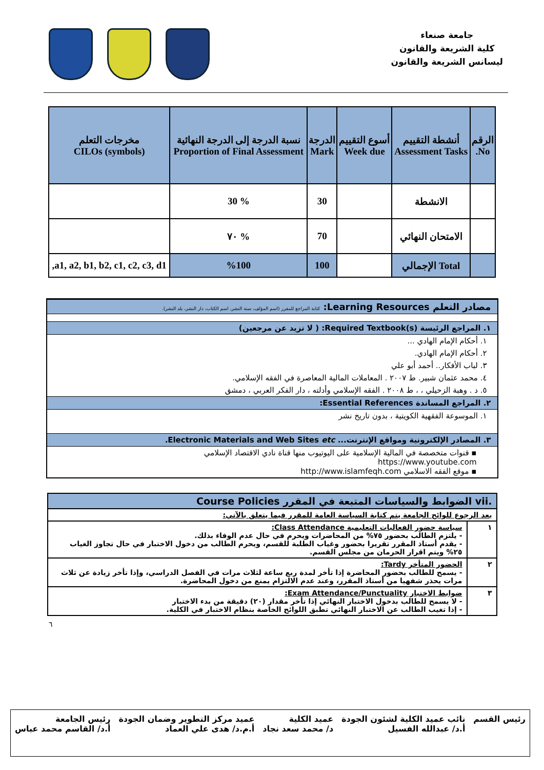جامعة صنعاء
كلية الشريعة والقانون
ليسانس الشريعة والقانون
| الرقم No. | أنشطة التقييم Assessment Tasks | أسوع التقييم Week due | الدرجة Mark | نسبة الدرجة إلى الدرجة النهائية Proportion of Final Assessment | مخرجات التعلم CILOs (symbols) |
| --- | --- | --- | --- | --- | --- |
| | الانشطة | | 30 | % 30 | |
| | الامتحان النهائي | | 70 | % ٧٠ | |
| | Total الإجمالي | | 100 | %100 | a1, a2, b1, b2, c1, c2, c3, d1, |
مصادر التعلم Learning Resources: كتابة المراجع للمقرر (اسم المؤلف، سنة النشر، اسم الكتاب، دار النشر، بلد النشر).
١. المراجع الرئيسة Required Textbook(s): ( لا تزيد عن مرجعين)
١. أحكام الإمام الهادي ...
٢. أحكام الإمام الهادي.
٣. لباب الأفكار.. أحمد أبو علي
٤. محمد عثمان شبير. ط ٢٠٠٧ . المعاملات المالية المعاصرة في الفقه الإسلامي.
٥. د . وهبة الزحيلي ، ، ط ٢٠٠٨ . الفقه الإسلامي وأدلته ، دار الفكر العربي ، دمشق
٢. المراجع المساندة Essential References:
١. الموسوعة الفقهية الكويتية ، بدون تاريخ نشر
٣. المصادر الإلكترونية ومواقع الإنترنت... Electronic Materials and Web Sites etc.
▪ قنوات متخصصة في المالية الإسلامية على اليوتيوب منها قناة نادي الاقتصاد الإسلامي
https://www.youtube.com
▪ موقع الفقه الاسلامي http://www.islamfeqh.com
| .vii الضوابط والسياسات المتبعة في المقرر Course Policies | |
| بعد الرجوع للوائح الجامعة يتم كتابة السياسة العامة للمقرر فيما يتعلق بالآتي: | |
| ١ | سياسة حضور الفعاليات التعليمية Class Attendance: - يلتزم الطالب بحضور ٧٥% من المحاضرات ويحرم في حال عدم الوفاء بذلك. - يقدم أستاذ المقرر تقريرا بحضور وغياب الطلبة للقسم، ويحرم الطالب من دخول الاختبار في حال تجاوز الغياب ٢٥% ويتم اقرار الحرمان من مجلس القسم. |
| ٢ | الحضور المتأخر Tardy: - يسمح للطالب بحضور المحاضرة إذا تأخر لمدة ربع ساعة لثلاث مرات في الفصل الدراسي، وإذا تأخر زيادة عن ثلاث مرات يحذر شفهيا من أستاذ المقرر، وعند عدم الالتزام يمنع من دخول المحاضرة. |
| ٣ | ضوابط الاختبار Exam Attendance/Punctuality: - لا يسمح للطالب بدخول الاختبار النهائي إذا تأخر مقدار (٢٠) دقيقة من بدء الاختبار - إذا تغيب الطالب عن الاختبار النهائي تطبق اللوائح الخاصة بنظام الاختبار في الكلية. |
٦
رئيس القسم نائب عميد الكلية لشئون الجودة
أ.د/ عبدالله الفسيل
عميد الكلية
د/ محمد سعد نجاد
عميد مركز التطوير وضمان الجودة
أ.م.د/ هدى علي العماد
رئيس الجامعة
أ.د/ القاسم محمد عباس